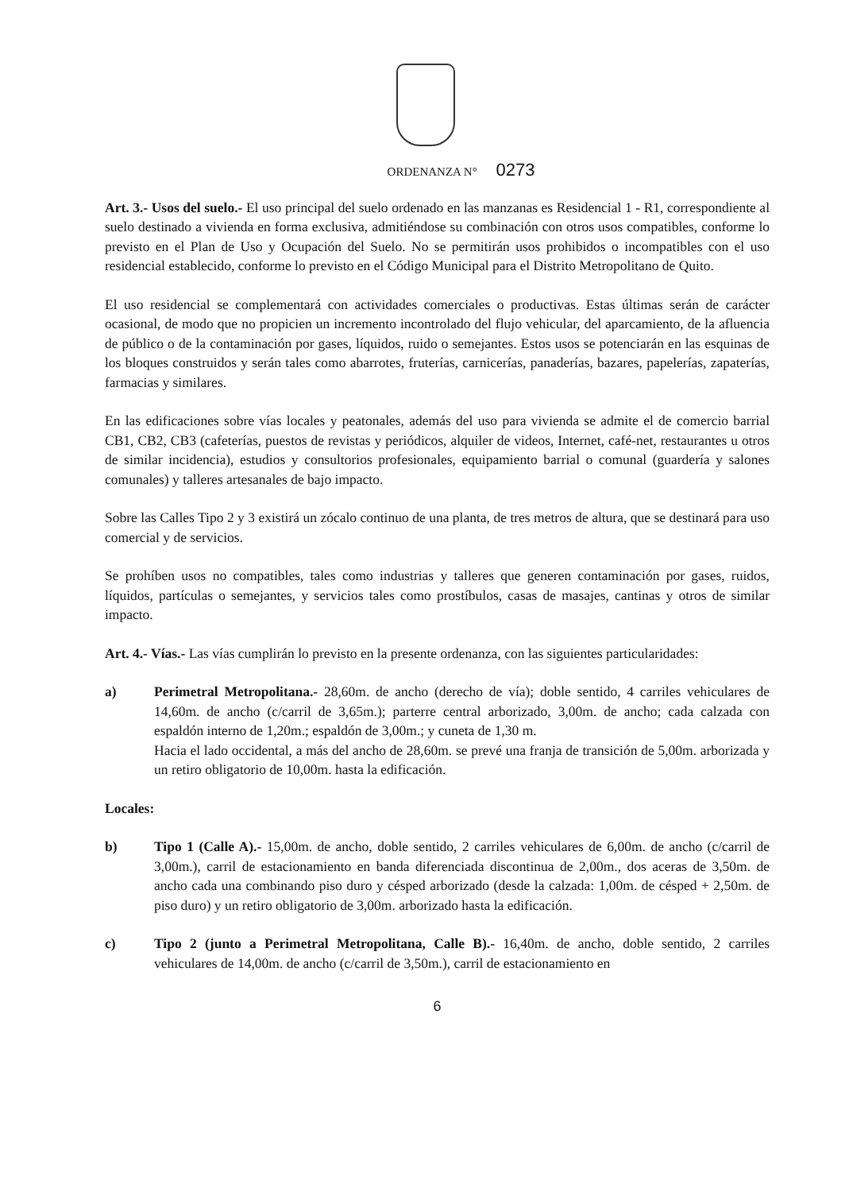ORDENANZA N° 0273
Art. 3.- Usos del suelo.- El uso principal del suelo ordenado en las manzanas es Residencial 1 - R1, correspondiente al suelo destinado a vivienda en forma exclusiva, admitiéndose su combinación con otros usos compatibles, conforme lo previsto en el Plan de Uso y Ocupación del Suelo. No se permitirán usos prohibidos o incompatibles con el uso residencial establecido, conforme lo previsto en el Código Municipal para el Distrito Metropolitano de Quito.
El uso residencial se complementará con actividades comerciales o productivas. Estas últimas serán de carácter ocasional, de modo que no propicien un incremento incontrolado del flujo vehicular, del aparcamiento, de la afluencia de público o de la contaminación por gases, líquidos, ruido o semejantes. Estos usos se potenciarán en las esquinas de los bloques construidos y serán tales como abarrotes, fruterías, carnicerías, panaderías, bazares, papelerías, zapaterías, farmacias y similares.
En las edificaciones sobre vías locales y peatonales, además del uso para vivienda se admite el de comercio barrial CB1, CB2, CB3 (cafeterías, puestos de revistas y periódicos, alquiler de videos, Internet, café-net, restaurantes u otros de similar incidencia), estudios y consultorios profesionales, equipamiento barrial o comunal (guardería y salones comunales) y talleres artesanales de bajo impacto.
Sobre las Calles Tipo 2 y 3 existirá un zócalo continuo de una planta, de tres metros de altura, que se destinará para uso comercial y de servicios.
Se prohíben usos no compatibles, tales como industrias y talleres que generen contaminación por gases, ruidos, líquidos, partículas o semejantes, y servicios tales como prostíbulos, casas de masajes, cantinas y otros de similar impacto.
Art. 4.- Vías.- Las vías cumplirán lo previsto en la presente ordenanza, con las siguientes particularidades:
a) Perimetral Metropolitana.- 28,60m. de ancho (derecho de vía); doble sentido, 4 carriles vehiculares de 14,60m. de ancho (c/carril de 3,65m.); parterre central arborizado, 3,00m. de ancho; cada calzada con espaldón interno de 1,20m.; espaldón de 3,00m.; y cuneta de 1,30 m.
Hacia el lado occidental, a más del ancho de 28,60m. se prevé una franja de transición de 5,00m. arborizada y un retiro obligatorio de 10,00m. hasta la edificación.
Locales:
b) Tipo 1 (Calle A).- 15,00m. de ancho, doble sentido, 2 carriles vehiculares de 6,00m. de ancho (c/carril de 3,00m.), carril de estacionamiento en banda diferenciada discontinua de 2,00m., dos aceras de 3,50m. de ancho cada una combinando piso duro y césped arborizado (desde la calzada: 1,00m. de césped + 2,50m. de piso duro) y un retiro obligatorio de 3,00m. arborizado hasta la edificación.
c) Tipo 2 (junto a Perimetral Metropolitana, Calle B).- 16,40m. de ancho, doble sentido, 2 carriles vehiculares de 14,00m. de ancho (c/carril de 3,50m.), carril de estacionamiento en
6